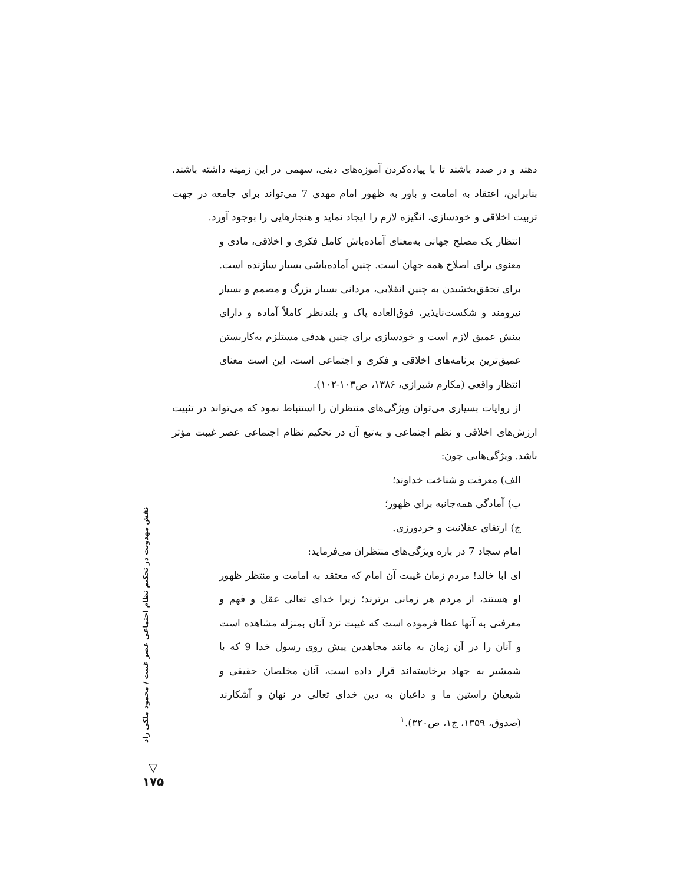دهند و در صدد باشند تا با پیاده‌کردن آموزه‌های دینی، سهمی در این زمینه داشته باشند. بنابراین، اعتقاد به امامت و باور به ظهور امام مهدی 7 می‌تواند برای جامعه در جهت تربیت اخلاقی و خودسازی، انگیزه لازم را ایجاد نماید و هنجارهایی را بوجود آورد.
انتظار یک مصلح جهانی به‌معنای آماده‌باش کامل فکری و اخلاقی، مادی و معنوی برای اصلاح همه جهان است. چنین آماده‌باشی بسیار سازنده است. برای تحقق‌بخشیدن به چنین انقلابی، مردانی بسیار بزرگ و مصمم و بسیار نیرومند و شکست‌ناپذیر، فوق‌العاده پاک و بلندنظر کاملاً آماده و دارای بینش عمیق لازم است و خودسازی برای چنین هدفی مستلزم به‌کاربستن عمیق‌ترین برنامه‌های اخلاقی و فکری و اجتماعی است، این است معنای انتظار واقعی (مکارم شیرازی، ۱۳۸۶، ص۱۰۳-۱۰۲).
از روایات بسیاری می‌توان ویژگی‌های منتظران را استنباط نمود که می‌تواند در تثبیت ارزش‌های اخلاقی و نظم اجتماعی و به‌تبع آن در تحکیم نظام اجتماعی عصر غیبت مؤثر باشد. ویژگی‌هایی چون:
الف) معرفت و شناخت خداوند؛
ب) آمادگی همه‌جانبه برای ظهور؛
ج) ارتقای عقلانیت و خردورزی.
امام سجاد 7 در باره ویژگی‌های منتظران می‌فرماید:
ای ابا خالد! مردم زمان غیبت آن امام که معتقد به امامت و منتظر ظهور او هستند، از مردم هر زمانی برترند؛ زیرا خدای تعالی عقل و فهم و معرفتی به آنها عطا فرموده است که غیبت نزد آنان بمنزله مشاهده است و آنان را در آن زمان به مانند مجاهدین پیش روی رسول خدا 9 که با شمشیر به جهاد برخاسته‌اند قرار داده است، آنان مخلصان حقیقی و شیعیان راستین ما و داعیان به دین خدای تعالی در نهان و آشکارند (صدوق، ۱۳۵۹، ج۱، ص۳۲۰).<sup>۱</sup>
نقش مهدویت در تحکیم نظام اجتماعی عصر غیبت / محمود ملکی راد
▽
۱۷۵